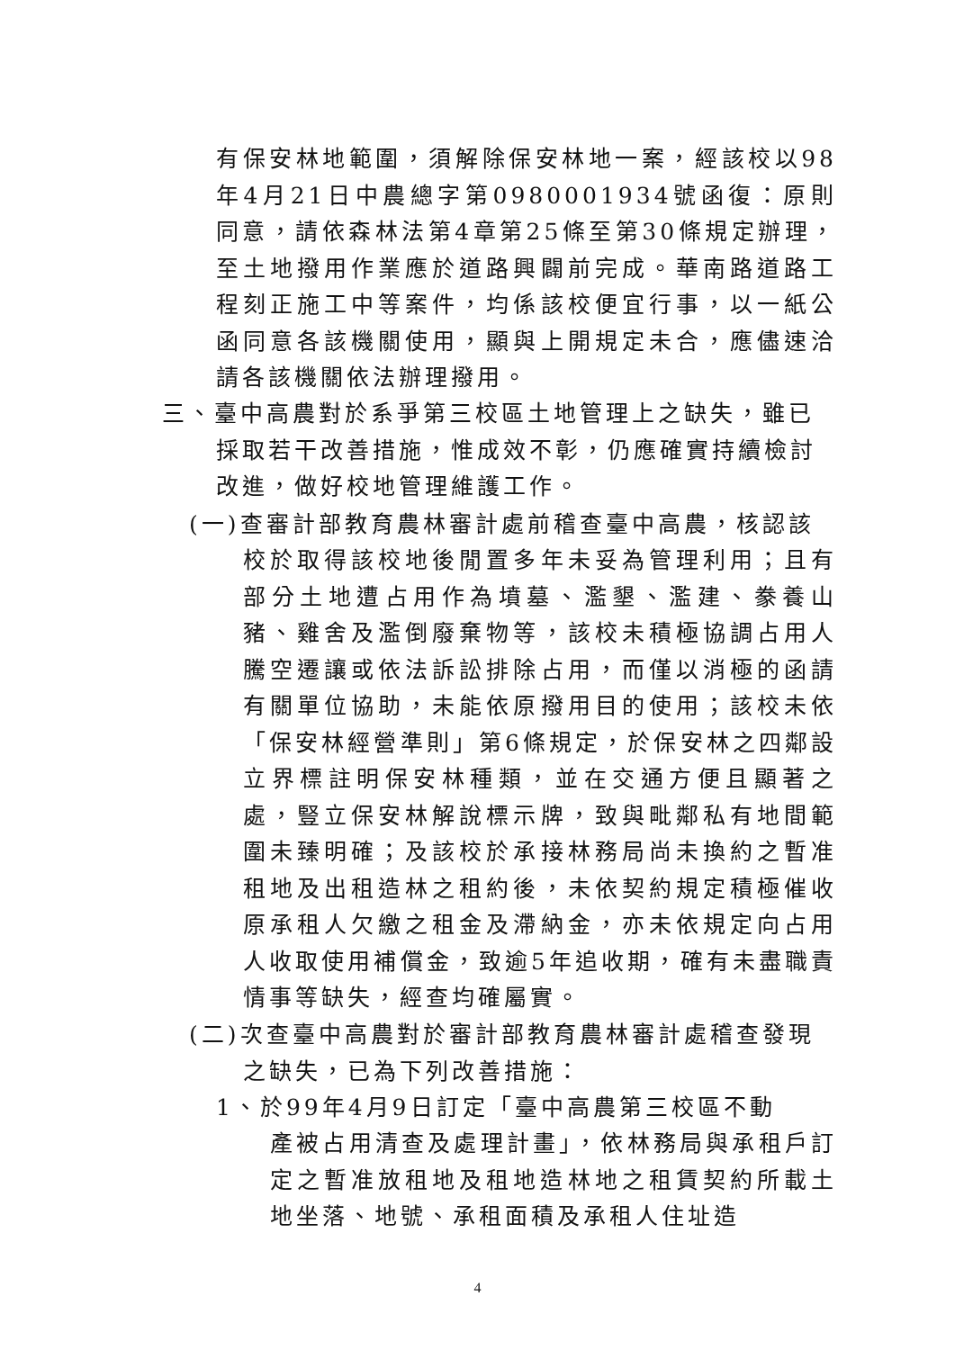有保安林地範圍，須解除保安林地一案，經該校以98年4月21日中農總字第0980001934號函復：原則同意，請依森林法第4章第25條至第30條規定辦理，至土地撥用作業應於道路興闢前完成。華南路道路工程刻正施工中等案件，均係該校便宜行事，以一紙公函同意各該機關使用，顯與上開規定未合，應儘速洽請各該機關依法辦理撥用。
三、臺中高農對於系爭第三校區土地管理上之缺失，雖已
採取若干改善措施，惟成效不彰，仍應確實持續檢討
改進，做好校地管理維護工作。
(一)查審計部教育農林審計處前稽查臺中高農，核認該
校於取得該校地後閒置多年未妥為管理利用；且有部分土地遭占用作為墳墓、濫墾、濫建、豢養山豬、雞舍及濫倒廢棄物等，該校未積極協調占用人騰空遷讓或依法訴訟排除占用，而僅以消極的函請有關單位協助，未能依原撥用目的使用；該校未依「保安林經營準則」第6條規定，於保安林之四鄰設立界標註明保安林種類，並在交通方便且顯著之處，豎立保安林解說標示牌，致與毗鄰私有地間範圍未臻明確；及該校於承接林務局尚未換約之暫准租地及出租造林之租約後，未依契約規定積極催收原承租人欠繳之租金及滯納金，亦未依規定向占用人收取使用補償金，致逾5年追收期，確有未盡職責情事等缺失，經查均確屬實。
(二)次查臺中高農對於審計部教育農林審計處稽查發現
之缺失，已為下列改善措施：
1、於99年4月9日訂定「臺中高農第三校區不動
產被占用清查及處理計畫」，依林務局與承租戶訂定之暫准放租地及租地造林地之租賃契約所載土地坐落、地號、承租面積及承租人住址造
4